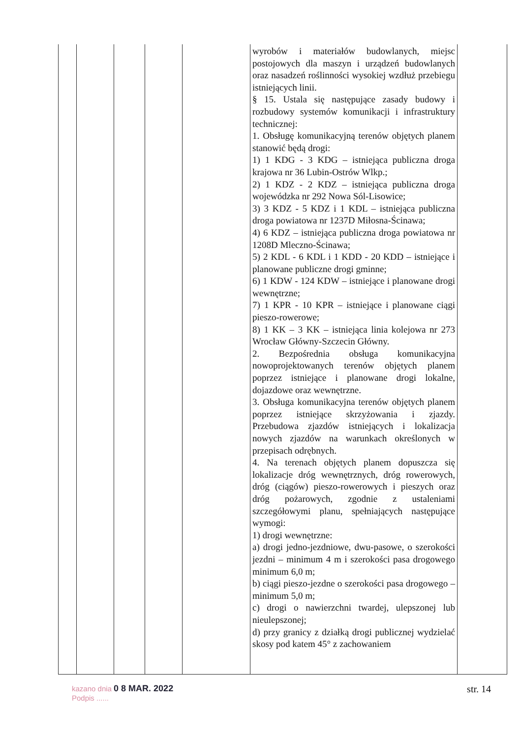| | | | | | wyrobów i materiałów budowlanych, miejsc postojowych dla maszyn i urządzeń budowlanych oraz nasadzeń roślinności wysokiej wzdłuż przebiegu istniejących linii. § 15. Ustala się następujące zasady budowy i rozbudowy systemów komunikacji i infrastruktury technicznej: 1. Obsługę komunikacyjną terenów objętych planem stanowić będą drogi: 1) 1 KDG - 3 KDG – istniejąca publiczna droga krajowa nr 36 Lubin-Ostrów Wlkp.; 2) 1 KDZ - 2 KDZ – istniejąca publiczna droga wojewódzka nr 292 Nowa Sól-Lisowice; 3) 3 KDZ - 5 KDZ i 1 KDL – istniejąca publiczna droga powiatowa nr 1237D Miłosna-Ścinawa; 4) 6 KDZ – istniejąca publiczna droga powiatowa nr 1208D Mleczno-Ścinawa; 5) 2 KDL - 6 KDL i 1 KDD - 20 KDD – istniejące i planowane publiczne drogi gminne; 6) 1 KDW - 124 KDW – istniejące i planowane drogi wewnętrzne; 7) 1 KPR - 10 KPR – istniejące i planowane ciągi pieszo-rowerowe; 8) 1 KK – 3 KK – istniejąca linia kolejowa nr 273 Wrocław Główny-Szczecin Główny. 2. Bezpośrednia obsługa komunikacyjna nowoprojektowanych terenów objętych planem poprzez istniejące i planowane drogi lokalne, dojazdowe oraz wewnętrzne. 3. Obsługa komunikacyjna terenów objętych planem poprzez istniejące skrzyżowania i zjazdy. Przebudowa zjazdów istniejących i lokalizacja nowych zjazdów na warunkach określonych w przepisach odrębnych. 4. Na terenach objętych planem dopuszcza się lokalizacje dróg wewnętrznych, dróg rowerowych, dróg (ciągów) pieszo-rowerowych i pieszych oraz dróg pożarowych, zgodnie z ustaleniami szczegółowymi planu, spełniających następujące wymogi: 1) drogi wewnętrzne: a) drogi jedno-jezdniowe, dwu-pasowe, o szerokości jezdni – minimum 4 m i szerokości pasa drogowego minimum 6,0 m; b) ciągi pieszo-jezdne o szerokości pasa drogowego – minimum 5,0 m; c) drogi o nawierzchni twardej, ulepszonej lub nieulepszonej; d) przy granicy z działką drogi publicznej wydzielać skosy pod katem 45° z zachowaniem | |
kazano dnia 0 8 MAR. 2022
Podpis ......
str. 14